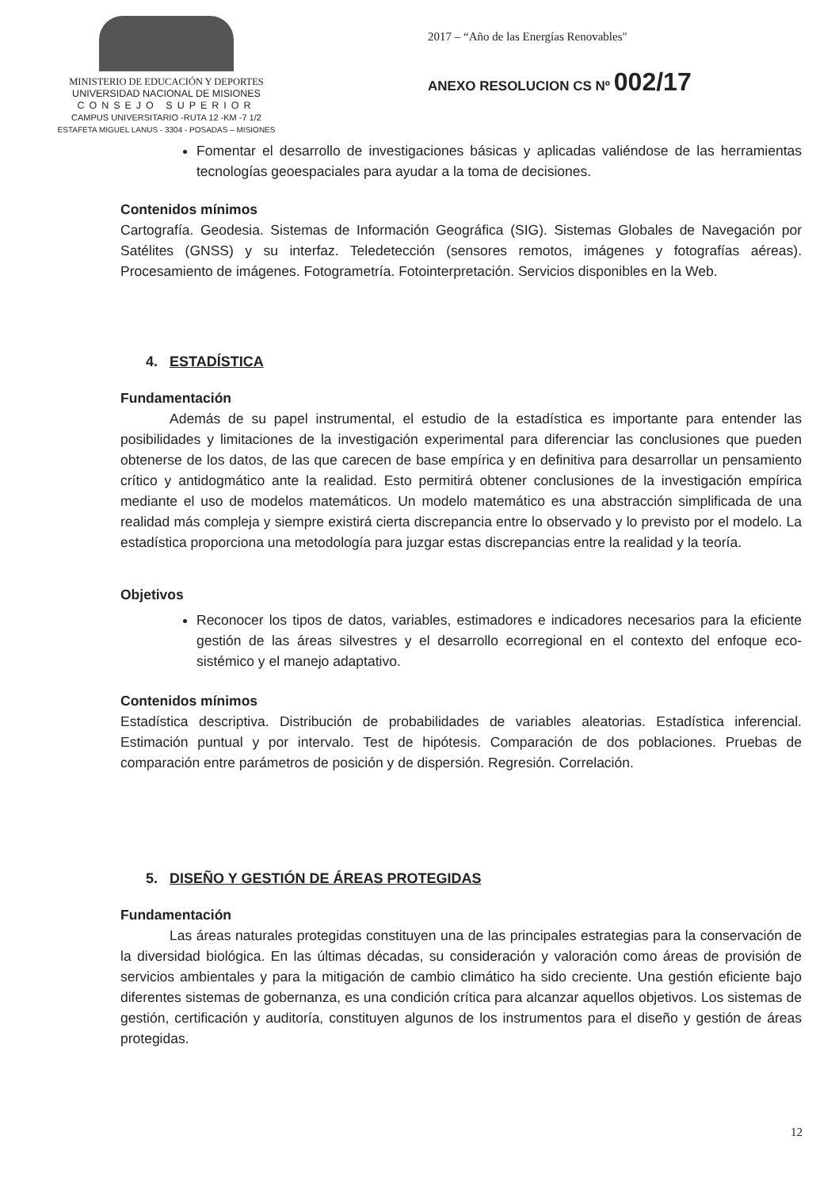MINISTERIO DE EDUCACIÓN Y DEPORTES
UNIVERSIDAD NACIONAL DE MISIONES
CONSEJO SUPERIOR
CAMPUS UNIVERSITARIO -RUTA 12 -KM -7 1/2
ESTAFETA MIGUEL LANUS - 3304 - POSADAS – MISIONES
2017 – “Año de las Energías Renovables"
ANEXO RESOLUCION CS Nº 002/17
Fomentar el desarrollo de investigaciones básicas y aplicadas valiéndose de las herramientas tecnologías geoespaciales para ayudar a la toma de decisiones.
Contenidos mínimos
Cartografía. Geodesia. Sistemas de Información Geográfica (SIG). Sistemas Globales de Navegación por Satélites (GNSS) y su interfaz. Teledetección (sensores remotos, imágenes y fotografías aéreas). Procesamiento de imágenes. Fotogrametría. Fotointerpretación. Servicios disponibles en la Web.
4. ESTADÍSTICA
Fundamentación
Además de su papel instrumental, el estudio de la estadística es importante para entender las posibilidades y limitaciones de la investigación experimental para diferenciar las conclusiones que pueden obtenerse de los datos, de las que carecen de base empírica y en definitiva para desarrollar un pensamiento crítico y antidogmático ante la realidad. Esto permitirá obtener conclusiones de la investigación empírica mediante el uso de modelos matemáticos. Un modelo matemático es una abstracción simplificada de una realidad más compleja y siempre existirá cierta discrepancia entre lo observado y lo previsto por el modelo. La estadística proporciona una metodología para juzgar estas discrepancias entre la realidad y la teoría.
Objetivos
Reconocer los tipos de datos, variables, estimadores e indicadores necesarios para la eficiente gestión de las áreas silvestres y el desarrollo ecorregional en el contexto del enfoque eco-sistémico y el manejo adaptativo.
Contenidos mínimos
Estadística descriptiva. Distribución de probabilidades de variables aleatorias. Estadística inferencial. Estimación puntual y por intervalo. Test de hipótesis. Comparación de dos poblaciones. Pruebas de comparación entre parámetros de posición y de dispersión. Regresión. Correlación.
5. DISEÑO Y GESTIÓN DE ÁREAS PROTEGIDAS
Fundamentación
Las áreas naturales protegidas constituyen una de las principales estrategias para la conservación de la diversidad biológica. En las últimas décadas, su consideración y valoración como áreas de provisión de servicios ambientales y para la mitigación de cambio climático ha sido creciente. Una gestión eficiente bajo diferentes sistemas de gobernanza, es una condición crítica para alcanzar aquellos objetivos. Los sistemas de gestión, certificación y auditoría, constituyen algunos de los instrumentos para el diseño y gestión de áreas protegidas.
12